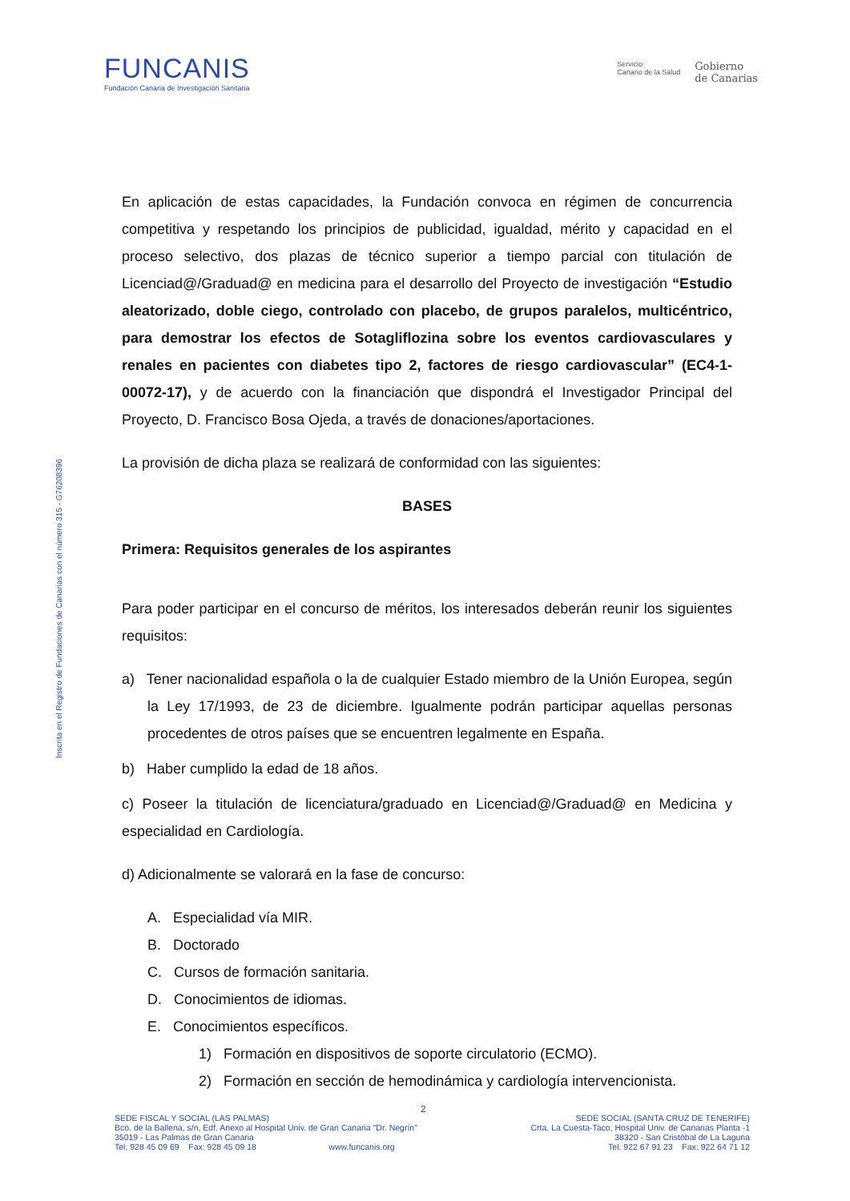FUNCANIS
Fundación Canaria de Investigación Sanitaria
Servicio
Canario de la Salud
Gobierno
de Canarias
Inscrita en el Registro de Fundaciones de Canarias con el número 315 - G76208396
En aplicación de estas capacidades, la Fundación convoca en régimen de concurrencia competitiva y respetando los principios de publicidad, igualdad, mérito y capacidad en el proceso selectivo, dos plazas de técnico superior a tiempo parcial con titulación de Licenciad@/Graduad@ en medicina para el desarrollo del Proyecto de investigación “Estudio aleatorizado, doble ciego, controlado con placebo, de grupos paralelos, multicéntrico, para demostrar los efectos de Sotagliflozina sobre los eventos cardiovasculares y renales en pacientes con diabetes tipo 2, factores de riesgo cardiovascular” (EC4-1-00072-17), y de acuerdo con la financiación que dispondrá el Investigador Principal del Proyecto, D. Francisco Bosa Ojeda, a través de donaciones/aportaciones.
La provisión de dicha plaza se realizará de conformidad con las siguientes:
BASES
Primera: Requisitos generales de los aspirantes
Para poder participar en el concurso de méritos, los interesados deberán reunir los siguientes requisitos:
a) Tener nacionalidad española o la de cualquier Estado miembro de la Unión Europea, según la Ley 17/1993, de 23 de diciembre. Igualmente podrán participar aquellas personas procedentes de otros países que se encuentren legalmente en España.
b) Haber cumplido la edad de 18 años.
c) Poseer la titulación de licenciatura/graduado en Licenciad@/Graduad@ en Medicina y especialidad en Cardiología.
d) Adicionalmente se valorará en la fase de concurso:
A. Especialidad vía MIR.
B. Doctorado
C. Cursos de formación sanitaria.
D. Conocimientos de idiomas.
E. Conocimientos específicos.
1) Formación en dispositivos de soporte circulatorio (ECMO).
2) Formación en sección de hemodinámica y cardiología intervencionista.
2
SEDE FISCAL Y SOCIAL (LAS PALMAS)
Bco. de la Ballena, s/n, Edf. Anexo al Hospital Univ. de Gran Canaria "Dr. Negrín"
35019 - Las Palmas de Gran Canaria
Tel: 928 45 09 69 Fax: 928 45 09 18 www.funcanis.org
SEDE SOCIAL (SANTA CRUZ DE TENERIFE)
Crta. La Cuesta-Taco, Hospital Univ. de Canarias Planta -1
38320 - San Cristóbal de La Laguna
Tel: 922 67 91 23 Fax: 922 64 71 12